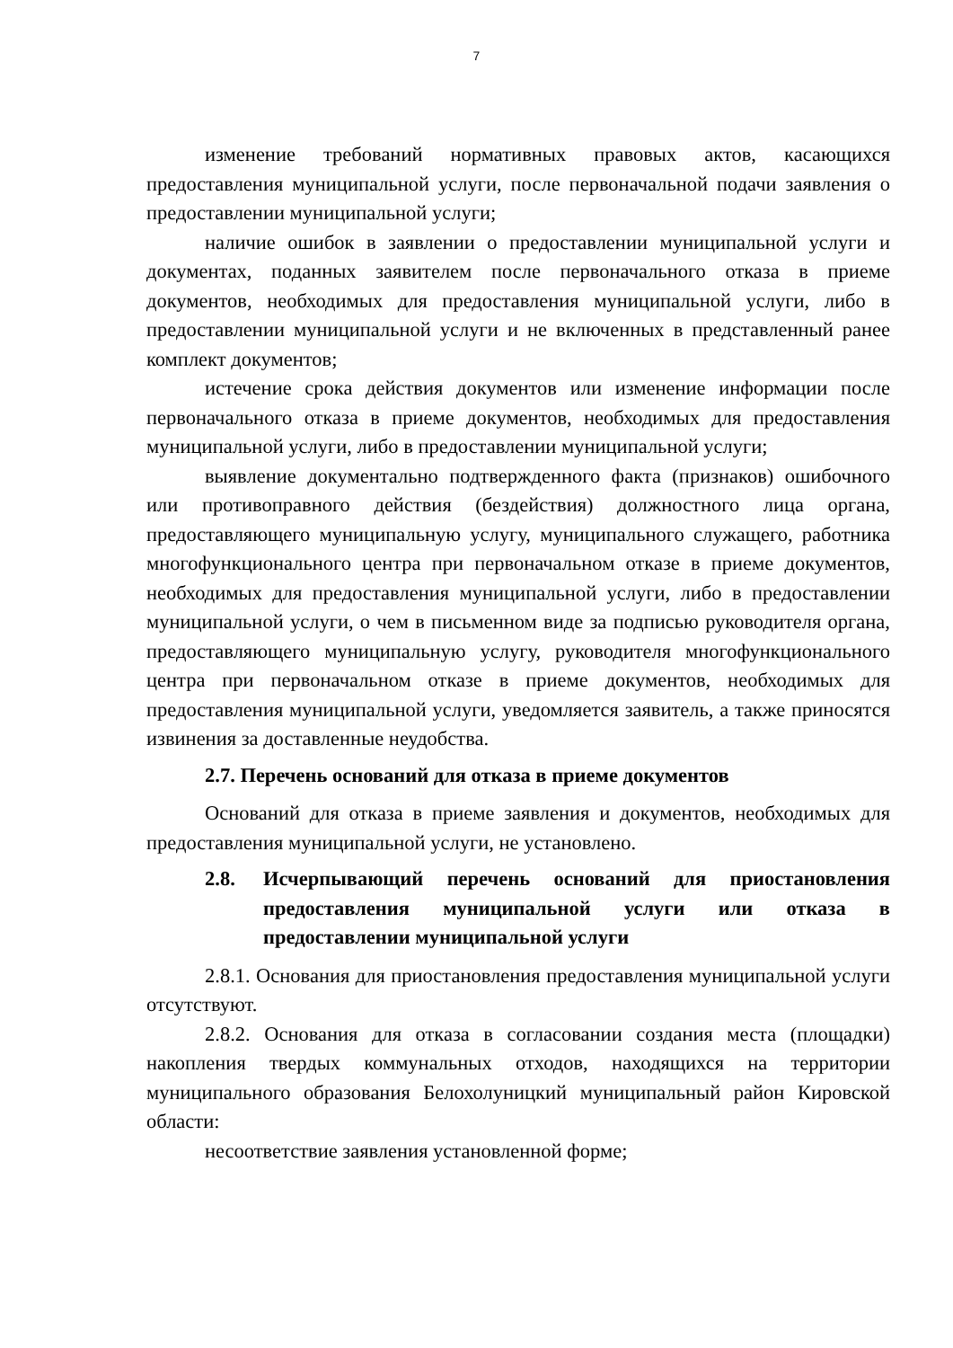7
изменение требований нормативных правовых актов, касающихся предоставления муниципальной услуги, после первоначальной подачи заявления о предоставлении муниципальной услуги;
наличие ошибок в заявлении о предоставлении муниципальной услуги и документах, поданных заявителем после первоначального отказа в приеме документов, необходимых для предоставления муниципальной услуги, либо в предоставлении муниципальной услуги и не включенных в представленный ранее комплект документов;
истечение срока действия документов или изменение информации после первоначального отказа в приеме документов, необходимых для предоставления муниципальной услуги, либо в предоставлении муниципальной услуги;
выявление документально подтвержденного факта (признаков) ошибочного или противоправного действия (бездействия) должностного лица органа, предоставляющего муниципальную услугу, муниципального служащего, работника многофункционального центра при первоначальном отказе в приеме документов, необходимых для предоставления муниципальной услуги, либо в предоставлении муниципальной услуги, о чем в письменном виде за подписью руководителя органа, предоставляющего муниципальную услугу, руководителя многофункционального центра при первоначальном отказе в приеме документов, необходимых для предоставления муниципальной услуги, уведомляется заявитель, а также приносятся извинения за доставленные неудобства.
2.7. Перечень оснований для отказа в приеме документов
Оснований для отказа в приеме заявления и документов, необходимых для предоставления муниципальной услуги, не установлено.
2.8. Исчерпывающий перечень оснований для приостановления предоставления муниципальной услуги или отказа в предоставлении муниципальной услуги
2.8.1. Основания для приостановления предоставления муниципальной услуги отсутствуют.
2.8.2. Основания для отказа в согласовании создания места (площадки) накопления твердых коммунальных отходов, находящихся на территории муниципального образования Белохолуницкий муниципальный район Кировской области:
несоответствие заявления установленной форме;